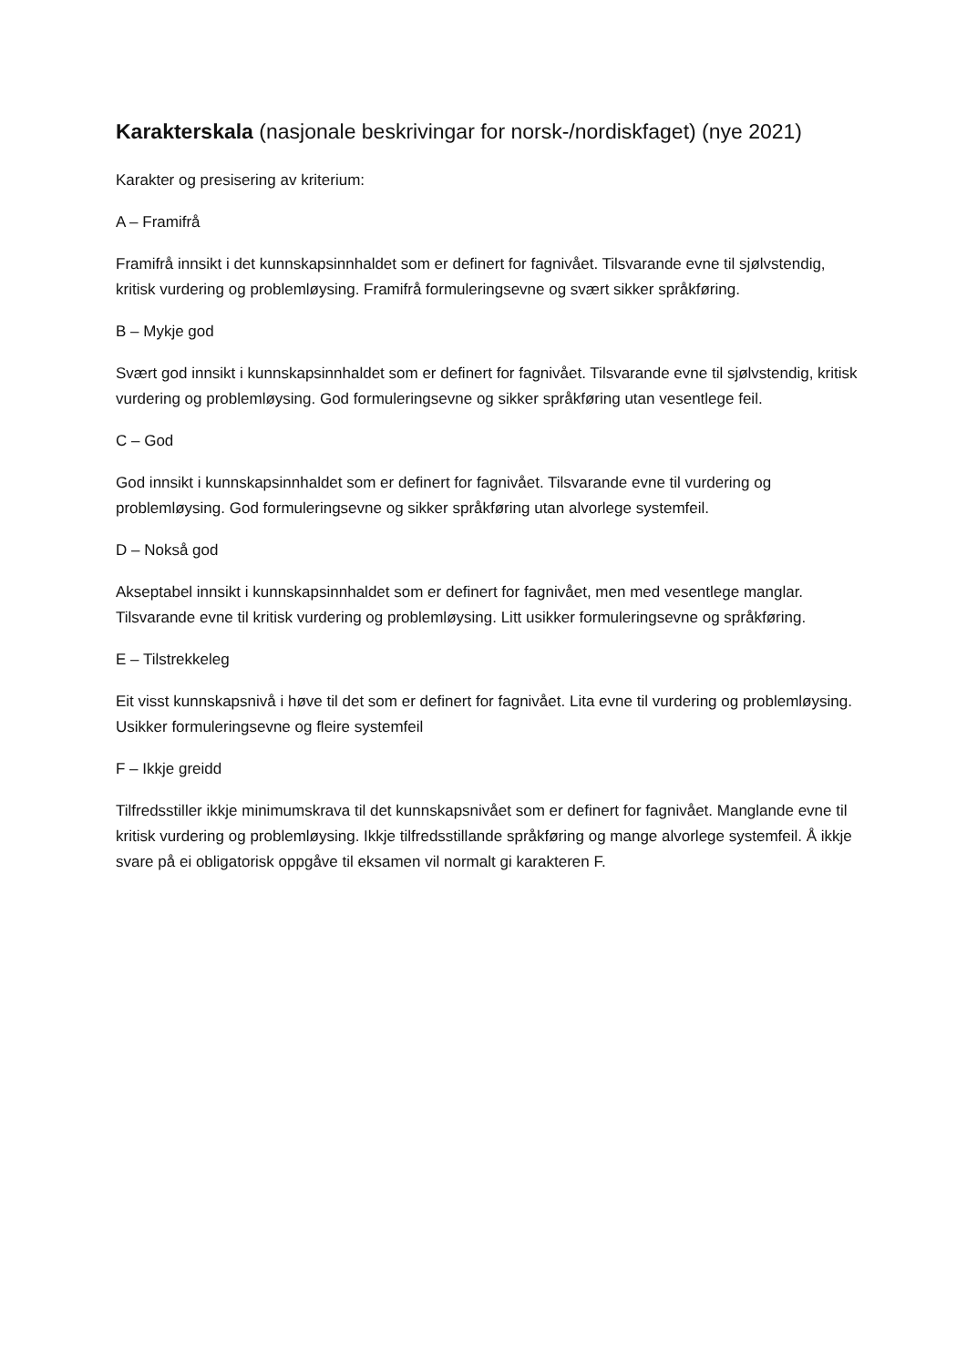Karakterskala (nasjonale beskrivingar for norsk-/nordiskfaget) (nye 2021)
Karakter og presisering av kriterium:
A – Framifrå
Framifrå innsikt i det kunnskapsinnhaldet som er definert for fagnivået. Tilsvarande evne til sjølvstendig, kritisk vurdering og problemløysing. Framifrå formuleringsevne og svært sikker språkføring.
B – Mykje god
Svært god innsikt i kunnskapsinnhaldet som er definert for fagnivået. Tilsvarande evne til sjølvstendig, kritisk vurdering og problemløysing. God formuleringsevne og sikker språkføring utan vesentlege feil.
C – God
God innsikt i kunnskapsinnhaldet som er definert for fagnivået. Tilsvarande evne til vurdering og problemløysing. God formuleringsevne og sikker språkføring utan alvorlege systemfeil.
D – Nokså god
Akseptabel innsikt i kunnskapsinnhaldet som er definert for fagnivået, men med vesentlege manglar. Tilsvarande evne til kritisk vurdering og problemløysing. Litt usikker formuleringsevne og språkføring.
E – Tilstrekkeleg
Eit visst kunnskapsnivå i høve til det som er definert for fagnivået. Lita evne til vurdering og problemløysing. Usikker formuleringsevne og fleire systemfeil
F – Ikkje greidd
Tilfredsstiller ikkje minimumskrava til det kunnskapsnivået som er definert for fagnivået. Manglande evne til kritisk vurdering og problemløysing. Ikkje tilfredsstillande språkføring og mange alvorlege systemfeil. Å ikkje svare på ei obligatorisk oppgåve til eksamen vil normalt gi karakteren F.